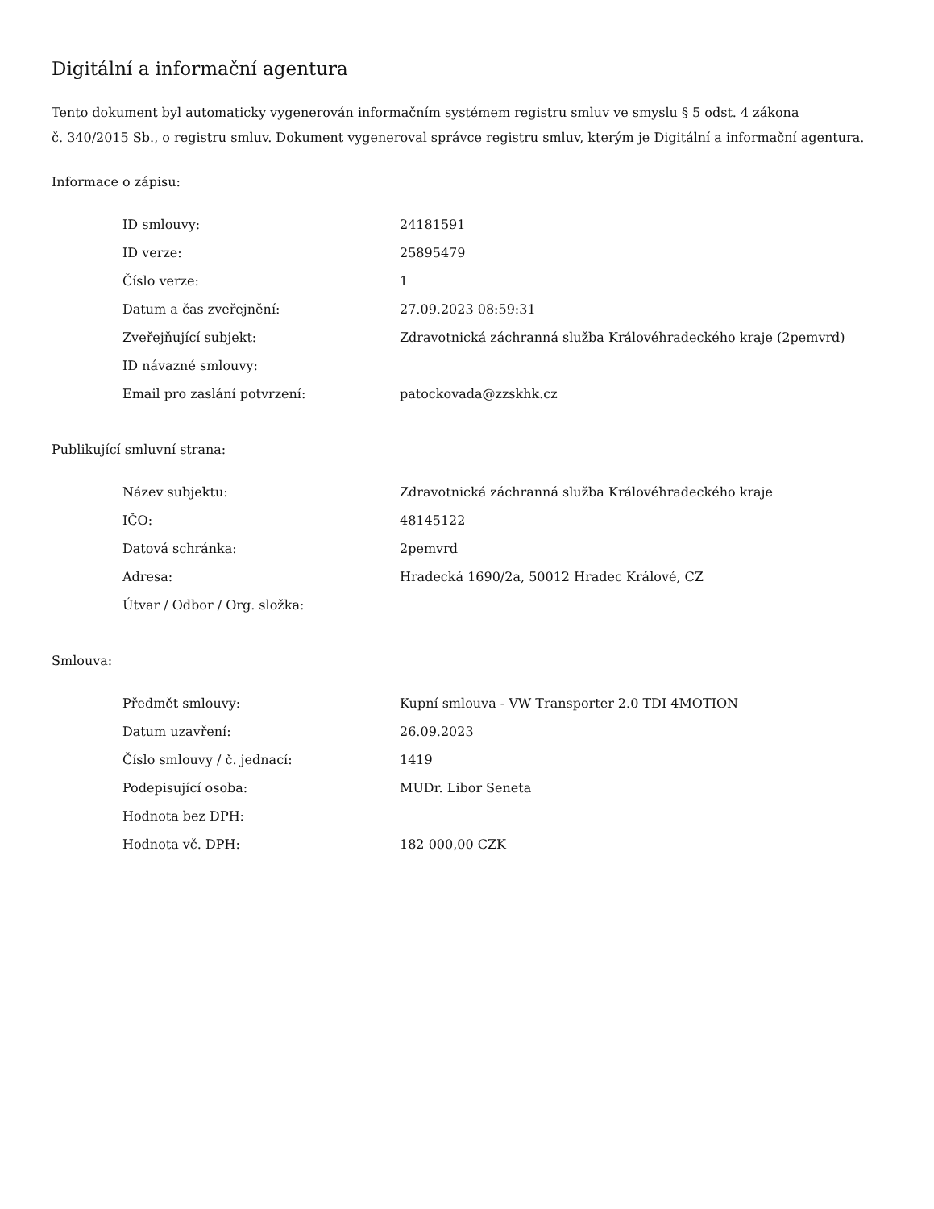Digitální a informační agentura
Tento dokument byl automaticky vygenerován informačním systémem registru smluv ve smyslu § 5 odst. 4 zákona
č. 340/2015 Sb., o registru smluv. Dokument vygeneroval správce registru smluv, kterým je Digitální a informační agentura.
Informace o zápisu:
| ID smlouvy: | 24181591 |
| ID verze: | 25895479 |
| Číslo verze: | 1 |
| Datum a čas zveřejnění: | 27.09.2023 08:59:31 |
| Zveřejňující subjekt: | Zdravotnická záchranná služba Královéhradeckého kraje (2pemvrd) |
| ID návazné smlouvy: | |
| Email pro zaslání potvrzení: | patockovada@zzskhk.cz |
Publikující smluvní strana:
| Název subjektu: | Zdravotnická záchranná služba Královéhradeckého kraje |
| IČO: | 48145122 |
| Datová schránka: | 2pemvrd |
| Adresa: | Hradecká 1690/2a, 50012 Hradec Králové, CZ |
| Útvar / Odbor / Org. složka: | |
Smlouva:
| Předmět smlouvy: | Kupní smlouva - VW Transporter 2.0 TDI 4MOTION |
| Datum uzavření: | 26.09.2023 |
| Číslo smlouvy / č. jednací: | 1419 |
| Podepisující osoba: | MUDr. Libor Seneta |
| Hodnota bez DPH: | |
| Hodnota vč. DPH: | 182 000,00 CZK |